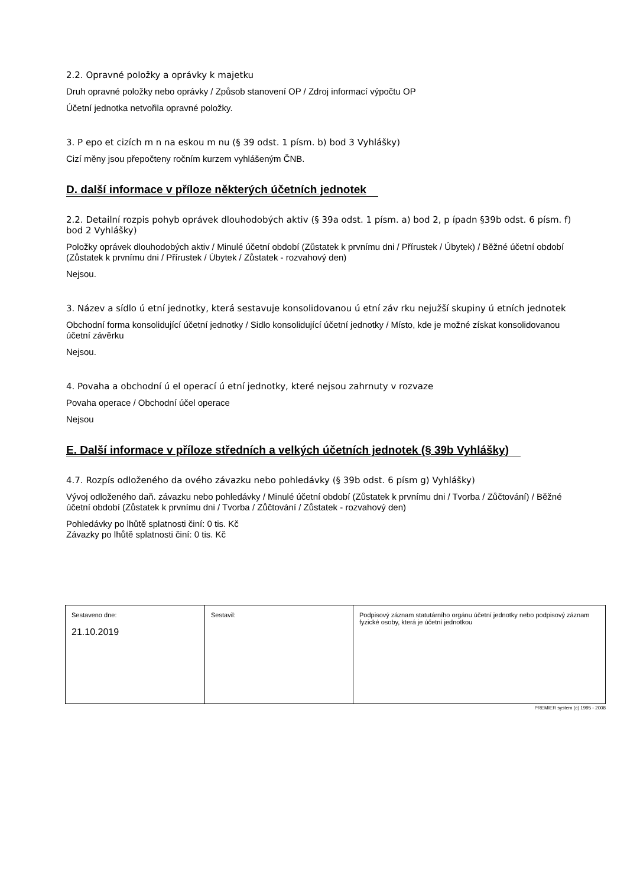2.2. Opravné položky a oprávky k majetku
Druh opravné položky nebo oprávky / Způsob stanovení OP / Zdroj informací výpočtu OP
Účetní jednotka netvořila opravné položky.
3. P epo et cizích m n na eskou m nu (§ 39 odst. 1 písm. b) bod 3 Vyhlášky)
Cizí měny jsou přepočteny ročním kurzem vyhlášeným ČNB.
D. další informace v příloze některých účetních jednotek
2.2. Detailní rozpis pohyb oprávek dlouhodobých aktiv (§ 39a odst. 1 písm. a) bod 2, p ípadn §39b odst. 6 písm. f) bod 2 Vyhlášky)
Položky oprávek dlouhodobých aktiv / Minulé účetní období (Zůstatek k prvnímu dni / Přírustek / Úbytek) / Běžné účetní období (Zůstatek k prvnímu dni / Přírustek / Úbytek / Zůstatek - rozvahový den)
Nejsou.
3. Název a sídlo ú etní jednotky, která sestavuje konsolidovanou ú etní záv rku nejužší skupiny ú etních jednotek
Obchodní forma konsolidující účetní jednotky / Sidlo konsolidující účetní jednotky / Místo, kde je možné získat konsolidovanou účetní závěrku
Nejsou.
4. Povaha a obchodní ú el operací ú etní jednotky, které nejsou zahrnuty v rozvaze
Povaha operace / Obchodní účel operace
Nejsou
E. Další informace v příloze středních a velkých účetních jednotek (§ 39b Vyhlášky)
4.7. Rozpís odloženého da ového závazku nebo pohledávky (§ 39b odst. 6 písm g) Vyhlášky)
Vývoj odloženého daň. závazku nebo pohledávky / Minulé účetní období (Zůstatek k prvnímu dni / Tvorba / Zůčtování) / Běžné účetní období (Zůstatek k prvnímu dni / Tvorba / Zůčtování / Zůstatek - rozvahový den)
Pohledávky po lhůtě splatnosti činí: 0 tis. Kč
Závazky po lhůtě splatnosti činí: 0 tis. Kč
| Sestaveno dne: 21.10.2019 | Sestavil: | Podpisový záznam statutárního orgánu účetní jednotky nebo podpisový záznam fyzické osoby, která je účetní jednotkou |
PREMIER system (c) 1995 - 2008